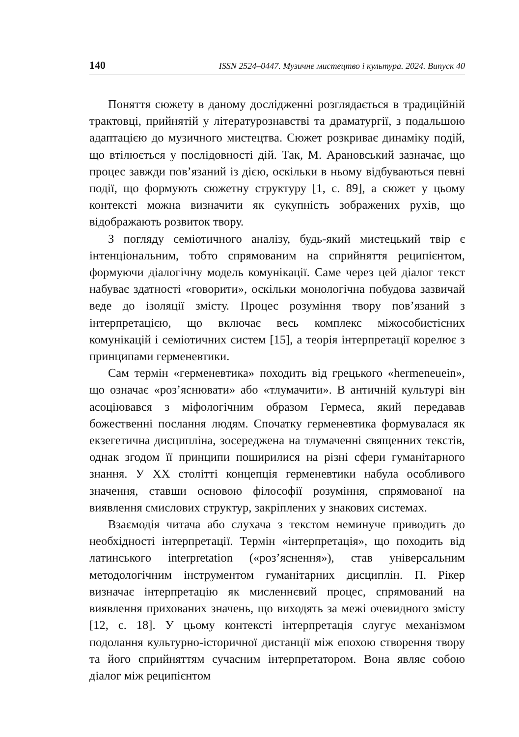140 ISSN 2524–0447. Музичне мистецтво і культура. 2024. Випуск 40
Поняття сюжету в даному дослідженні розглядається в традиційній трактовці, прийнятій у літературознавстві та драматургії, з подальшою адаптацією до музичного мистецтва. Сюжет розкриває динаміку подій, що втілюється у послідовності дій. Так, М. Арановський зазначає, що процес завжди пов’язаний із дією, оскільки в ньому відбуваються певні події, що формують сюжетну структуру [1, с. 89], а сюжет у цьому контексті можна визначити як сукупність зображених рухів, що відображають розвиток твору.
З погляду семіотичного аналізу, будь-який мистецький твір є інтенціональним, тобто спрямованим на сприйняття реципієнтом, формуючи діалогічну модель комунікації. Саме через цей діалог текст набуває здатності «говорити», оскільки монологічна побудова зазвичай веде до ізоляції змісту. Процес розуміння твору пов’язаний з інтерпретацією, що включає весь комплекс міжособистісних комунікацій і семіотичних систем [15], а теорія інтерпретації корелює з принципами герменевтики.
Сам термін «герменевтика» походить від грецького «hermeneuein», що означає «роз’яснювати» або «тлумачити». В античній культурі він асоціювався з міфологічним образом Гермеса, який передавав божественні послання людям. Спочатку герменевтика формувалася як екзегетична дисципліна, зосереджена на тлумаченні священних текстів, однак згодом її принципи поширилися на різні сфери гуманітарного знання. У XX столітті концепція герменевтики набула особливого значення, ставши основою філософії розуміння, спрямованої на виявлення смислових структур, закріплених у знакових системах.
Взаємодія читача або слухача з текстом неминуче приводить до необхідності інтерпретації. Термін «інтерпретація», що походить від латинського interpretation («роз’яснення»), став універсальним методологічним інструментом гуманітарних дисциплін. П. Рікер визначає інтерпретацію як мисленнєвий процес, спрямований на виявлення прихованих значень, що виходять за межі очевидного змісту [12, с. 18]. У цьому контексті інтерпретація слугує механізмом подолання культурно-історичної дистанції між епохою створення твору та його сприйняттям сучасним інтерпретатором. Вона являє собою діалог між реципієнтом